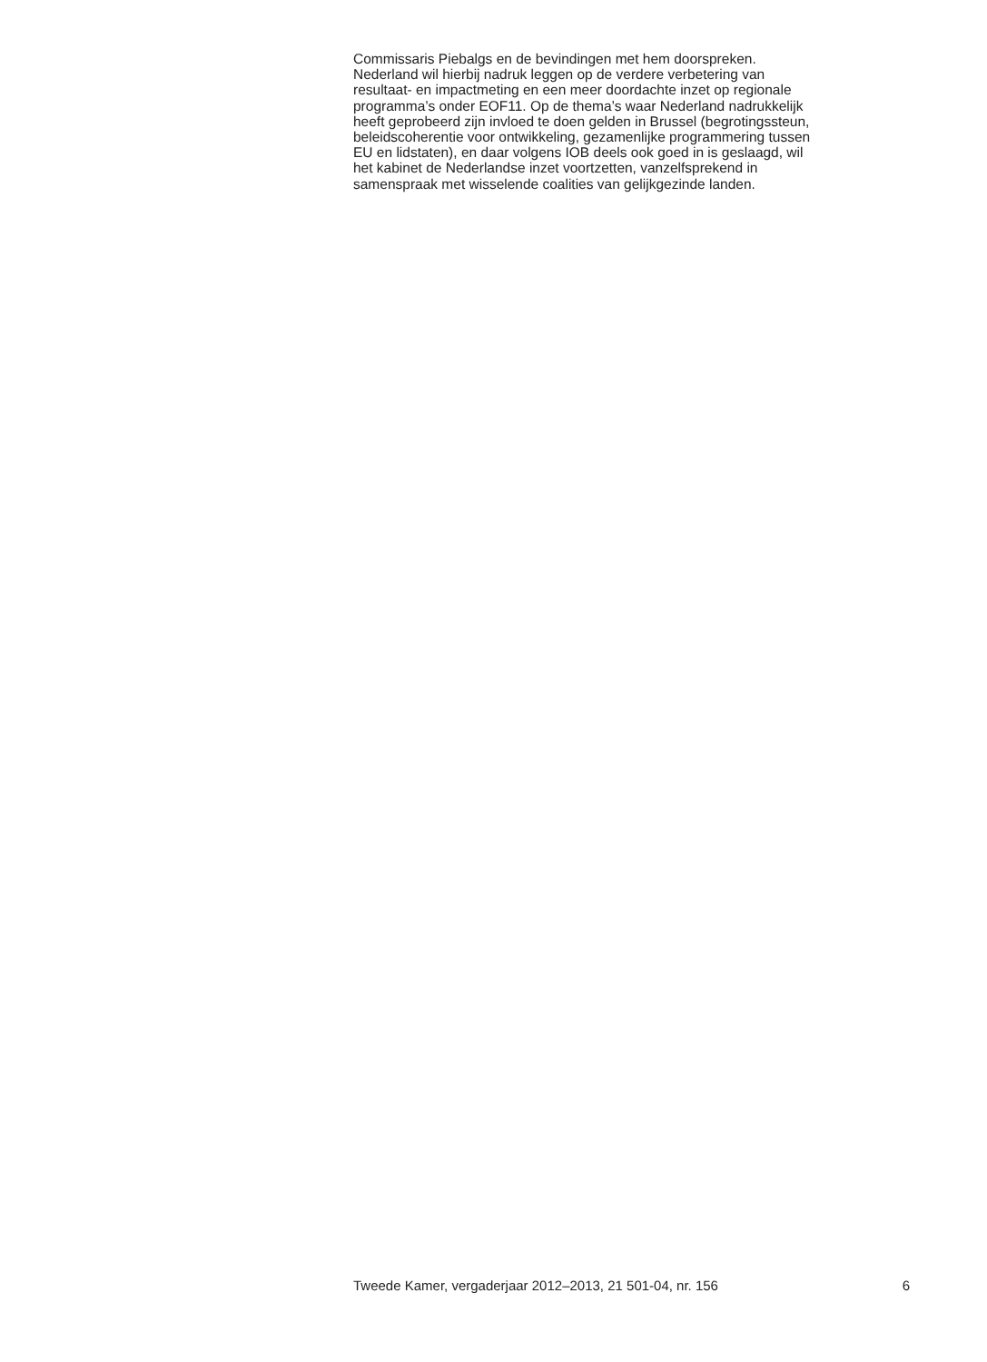Commissaris Piebalgs en de bevindingen met hem doorspreken.
Nederland wil hierbij nadruk leggen op de verdere verbetering van
resultaat- en impactmeting en een meer doordachte inzet op regionale
programma’s onder EOF11. Op de thema’s waar Nederland nadrukkelijk
heeft geprobeerd zijn invloed te doen gelden in Brussel (begrotingssteun,
beleidscoherentie voor ontwikkeling, gezamenlijke programmering tussen
EU en lidstaten), en daar volgens IOB deels ook goed in is geslaagd, wil
het kabinet de Nederlandse inzet voortzetten, vanzelfsprekend in
samenspraak met wisselende coalities van gelijkgezinde landen.
Tweede Kamer, vergaderjaar 2012–2013, 21 501-04, nr. 156 6